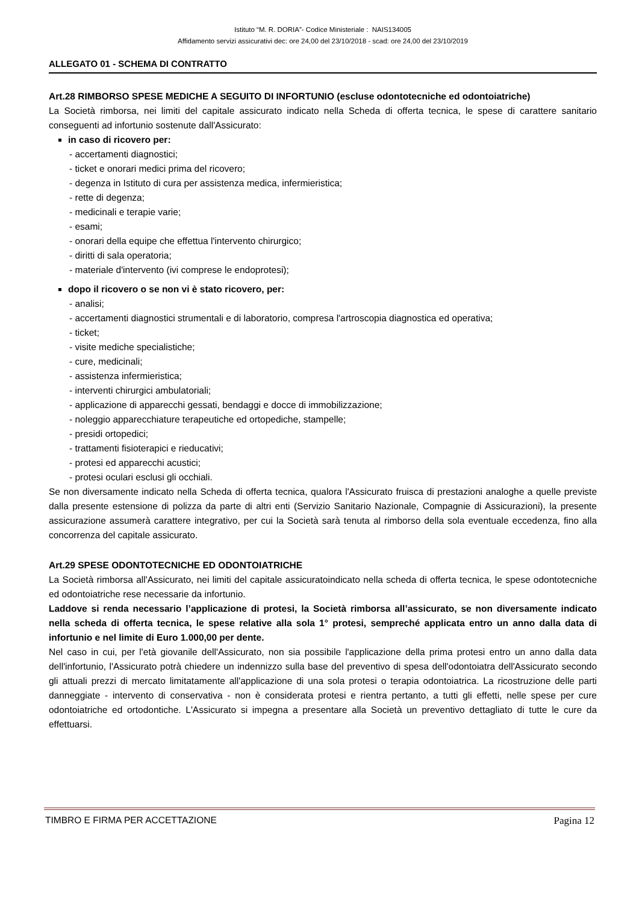Istituto “M. R. DORIA”- Codice Ministeriale : NAIS134005
Affidamento servizi assicurativi dec: ore 24,00 del 23/10/2018 - scad: ore 24,00 del 23/10/2019
ALLEGATO 01 - SCHEMA DI CONTRATTO
Art.28 RIMBORSO SPESE MEDICHE A SEGUITO DI INFORTUNIO (escluse odontotecniche ed odontoiatriche)
La Società rimborsa, nei limiti del capitale assicurato indicato nella Scheda di offerta tecnica, le spese di carattere sanitario conseguenti ad infortunio sostenute dall'Assicurato:
in caso di ricovero per:
- accertamenti diagnostici;
- ticket e onorari medici prima del ricovero;
- degenza in Istituto di cura per assistenza medica, infermieristica;
- rette di degenza;
- medicinali e terapie varie;
- esami;
- onorari della equipe che effettua l'intervento chirurgico;
- diritti di sala operatoria;
- materiale d'intervento (ivi comprese le endoprotesi);
dopo il ricovero o se non vi è stato ricovero, per:
- analisi;
- accertamenti diagnostici strumentali e di laboratorio, compresa l'artroscopia diagnostica ed operativa;
- ticket;
- visite mediche specialistiche;
- cure, medicinali;
- assistenza infermieristica;
- interventi chirurgici ambulatoriali;
- applicazione di apparecchi gessati, bendaggi e docce di immobilizzazione;
- noleggio apparecchiature terapeutiche ed ortopediche, stampelle;
- presidi ortopedici;
- trattamenti fisioterapici e rieducativi;
- protesi ed apparecchi acustici;
- protesi oculari esclusi gli occhiali.
Se non diversamente indicato nella Scheda di offerta tecnica, qualora l'Assicurato fruisca di prestazioni analoghe a quelle previste dalla presente estensione di polizza da parte di altri enti (Servizio Sanitario Nazionale, Compagnie di Assicurazioni), la presente assicurazione assumerà carattere integrativo, per cui la Società sarà tenuta al rimborso della sola eventuale eccedenza, fino alla concorrenza del capitale assicurato.
Art.29 SPESE ODONTOTECNICHE ED ODONTOIATRICHE
La Società rimborsa all'Assicurato, nei limiti del capitale assicuratoindicato nella scheda di offerta tecnica, le spese odontotecniche ed odontoiatriche rese necessarie da infortunio.
Laddove si renda necessario l’applicazione di protesi, la Società rimborsa all’assicurato, se non diversamente indicato nella scheda di offerta tecnica, le spese relative alla sola 1° protesi, sempreché applicata entro un anno dalla data di infortunio e nel limite di Euro 1.000,00 per dente.
Nel caso in cui, per l'età giovanile dell'Assicurato, non sia possibile l'applicazione della prima protesi entro un anno dalla data dell'infortunio, l'Assicurato potrà chiedere un indennizzo sulla base del preventivo di spesa dell'odontoiatra dell'Assicurato secondo gli attuali prezzi di mercato limitatamente all'applicazione di una sola protesi o terapia odontoiatrica. La ricostruzione delle parti danneggiate - intervento di conservativa - non è considerata protesi e rientra pertanto, a tutti gli effetti, nelle spese per cure odontoiatriche ed ortodontiche. L'Assicurato si impegna a presentare alla Società un preventivo dettagliato di tutte le cure da effettuarsi.
TIMBRO E FIRMA PER ACCETTAZIONE Pagina 12